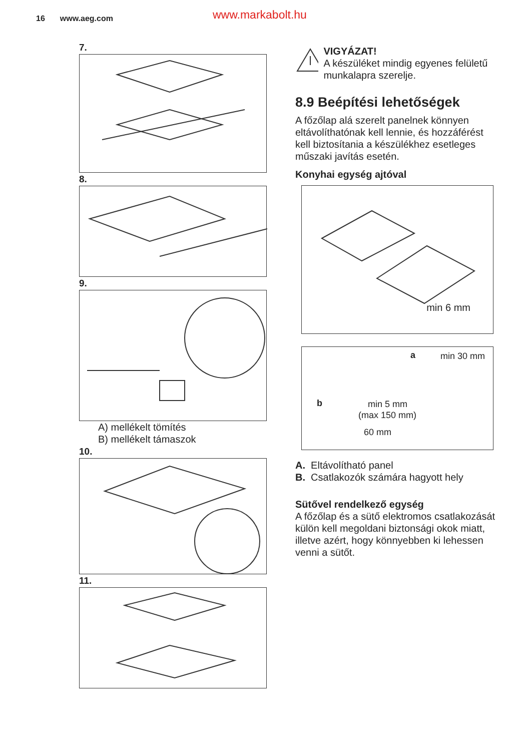16 www.aeg.com www.markabolt.hu
7.
8.
9.
A) mellékelt tömítés
B) mellékelt támaszok
10.
11.
VIGYÁZAT!
A készüléket mindig egyenes felületű munkalapra szerelje.
8.9 Beépítési lehetőségek
A főzőlap alá szerelt panelnek könnyen eltávolíthatónak kell lennie, és hozzáférést kell biztosítania a készülékhez esetleges műszaki javítás esetén.
Konyhai egység ajtóval
min 6 mm
a min 30 mm
b min 5 mm
(max 150 mm)
60 mm
A. Eltávolítható panel
B. Csatlakozók számára hagyott hely
Sütővel rendelkező egység
A főzőlap és a sütő elektromos csatlakozását külön kell megoldani biztonsági okok miatt, illetve azért, hogy könnyebben ki lehessen venni a sütőt.